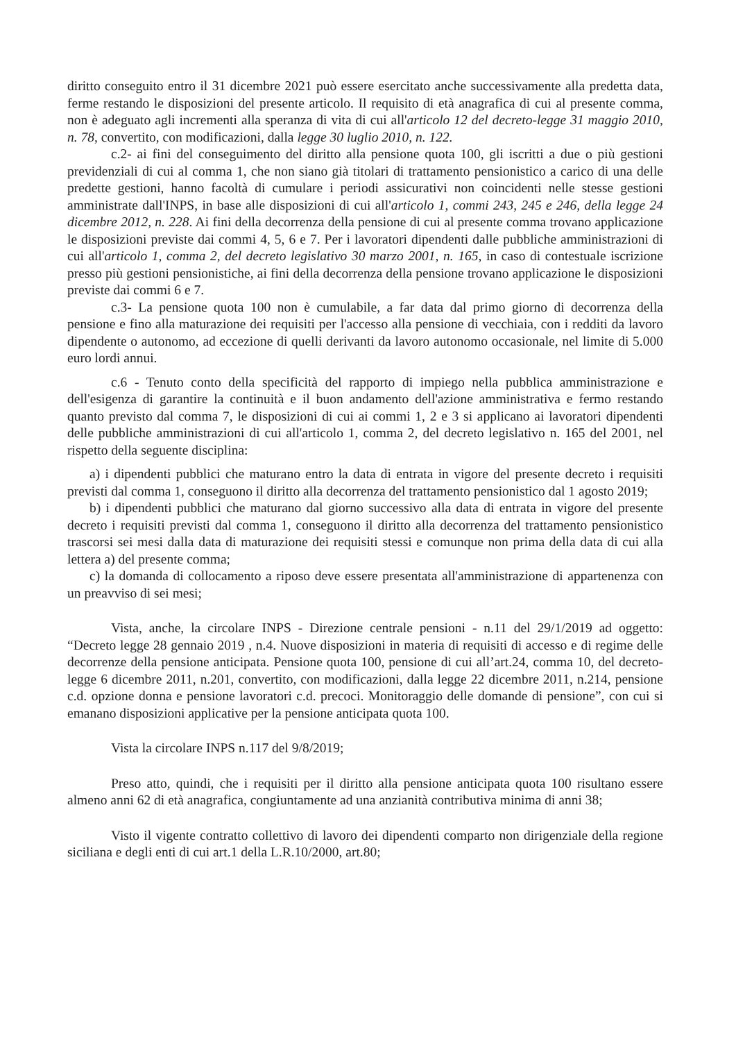diritto conseguito entro il 31 dicembre 2021 può essere esercitato anche successivamente alla predetta data, ferme restando le disposizioni del presente articolo. Il requisito di età anagrafica di cui al presente comma, non è adeguato agli incrementi alla speranza di vita di cui all'articolo 12 del decreto-legge 31 maggio 2010, n. 78, convertito, con modificazioni, dalla legge 30 luglio 2010, n. 122.
c.2- ai fini del conseguimento del diritto alla pensione quota 100, gli iscritti a due o più gestioni previdenziali di cui al comma 1, che non siano già titolari di trattamento pensionistico a carico di una delle predette gestioni, hanno facoltà di cumulare i periodi assicurativi non coincidenti nelle stesse gestioni amministrate dall'INPS, in base alle disposizioni di cui all'articolo 1, commi 243, 245 e 246, della legge 24 dicembre 2012, n. 228. Ai fini della decorrenza della pensione di cui al presente comma trovano applicazione le disposizioni previste dai commi 4, 5, 6 e 7. Per i lavoratori dipendenti dalle pubbliche amministrazioni di cui all'articolo 1, comma 2, del decreto legislativo 30 marzo 2001, n. 165, in caso di contestuale iscrizione presso più gestioni pensionistiche, ai fini della decorrenza della pensione trovano applicazione le disposizioni previste dai commi 6 e 7.
c.3- La pensione quota 100 non è cumulabile, a far data dal primo giorno di decorrenza della pensione e fino alla maturazione dei requisiti per l'accesso alla pensione di vecchiaia, con i redditi da lavoro dipendente o autonomo, ad eccezione di quelli derivanti da lavoro autonomo occasionale, nel limite di 5.000 euro lordi annui.
c.6 - Tenuto conto della specificità del rapporto di impiego nella pubblica amministrazione e dell'esigenza di garantire la continuità e il buon andamento dell'azione amministrativa e fermo restando quanto previsto dal comma 7, le disposizioni di cui ai commi 1, 2 e 3 si applicano ai lavoratori dipendenti delle pubbliche amministrazioni di cui all'articolo 1, comma 2, del decreto legislativo n. 165 del 2001, nel rispetto della seguente disciplina:
a) i dipendenti pubblici che maturano entro la data di entrata in vigore del presente decreto i requisiti previsti dal comma 1, conseguono il diritto alla decorrenza del trattamento pensionistico dal 1 agosto 2019;
b) i dipendenti pubblici che maturano dal giorno successivo alla data di entrata in vigore del presente decreto i requisiti previsti dal comma 1, conseguono il diritto alla decorrenza del trattamento pensionistico trascorsi sei mesi dalla data di maturazione dei requisiti stessi e comunque non prima della data di cui alla lettera a) del presente comma;
c) la domanda di collocamento a riposo deve essere presentata all'amministrazione di appartenenza con un preavviso di sei mesi;
Vista, anche, la circolare INPS - Direzione centrale pensioni - n.11 del 29/1/2019 ad oggetto: “Decreto legge 28 gennaio 2019 , n.4. Nuove disposizioni in materia di requisiti di accesso e di regime delle decorrenze della pensione anticipata. Pensione quota 100, pensione di cui all’art.24, comma 10, del decreto- legge 6 dicembre 2011, n.201, convertito, con modificazioni, dalla legge 22 dicembre 2011, n.214, pensione c.d. opzione donna e pensione lavoratori c.d. precoci. Monitoraggio delle domande di pensione”, con cui si emanano disposizioni applicative per la pensione anticipata quota 100.
Vista la circolare INPS n.117 del 9/8/2019;
Preso atto, quindi, che i requisiti per il diritto alla pensione anticipata quota 100 risultano essere almeno anni 62 di età anagrafica, congiuntamente ad una anzianità contributiva minima di anni 38;
Visto il vigente contratto collettivo di lavoro dei dipendenti comparto non dirigenziale della regione siciliana e degli enti di cui art.1 della L.R.10/2000, art.80;